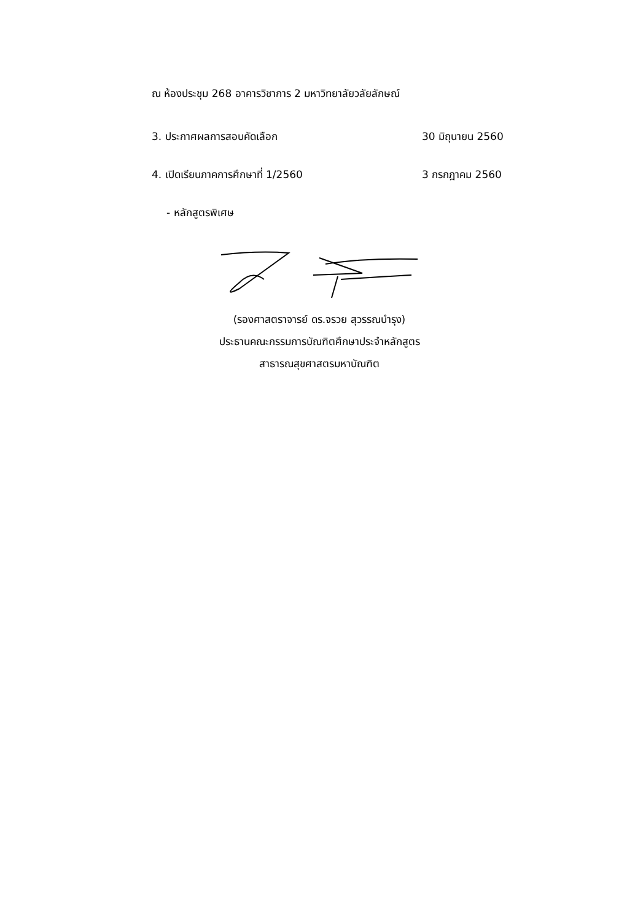ณ ห้องประชุม 268 อาคารวิชาการ 2 มหาวิทยาลัยวลัยลักษณ์
3. ประกาศผลการสอบคัดเลือก 30 มิถุนายน 2560
4. เปิดเรียนภาคการศึกษาที่ 1/2560 3 กรกฎาคม 2560
- หลักสูตรพิเศษ
(รองศาสตราจารย์ ดร.จรวย สุวรรณบำรุง)
ประธานคณะกรรมการบัณฑิตศึกษาประจำหลักสูตร
สาธารณสุขศาสตรมหาบัณฑิต